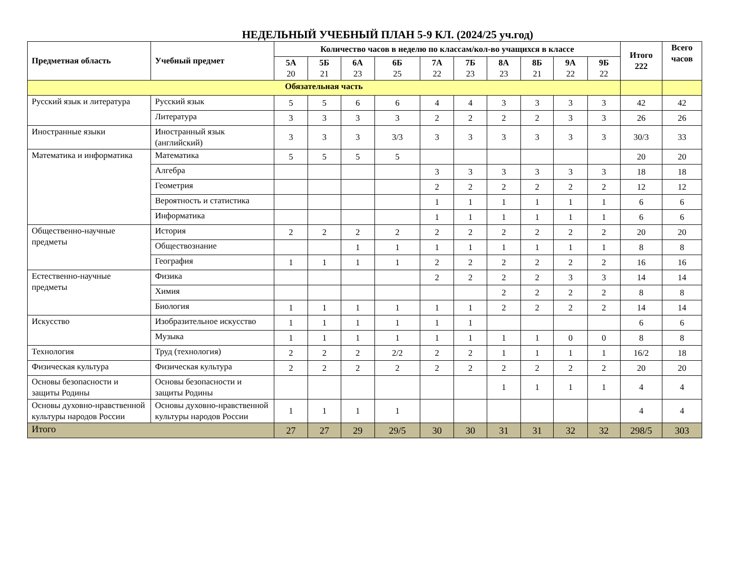НЕДЕЛЬНЫЙ УЧЕБНЫЙ ПЛАН 5-9 КЛ. (2024/25 уч.год)
| Предметная область | Учебный предмет | Количество часов в неделю по классам/кол-во учащихся в классе | | | | | | | | | | Итого 222 | Всего часов |
| --- | --- | --- | --- | --- | --- | --- | --- | --- | --- | --- | --- | --- | --- |
| | | 5А 20 | 5Б 21 | 6А 23 | 6Б 25 | 7А 22 | 7Б 23 | 8А 23 | 8Б 21 | 9А 22 | 9Б 22 | | |
| Обязательная часть | | | | | | | | | | | | | |
| Русский язык и литература | Русский язык | 5 | 5 | 6 | 6 | 4 | 4 | 3 | 3 | 3 | 3 | 42 | 42 |
| | Литература | 3 | 3 | 3 | 3 | 2 | 2 | 2 | 2 | 3 | 3 | 26 | 26 |
| Иностранные языки | Иностранный язык (английский) | 3 | 3 | 3 | 3/3 | 3 | 3 | 3 | 3 | 3 | 3 | 30/3 | 33 |
| Математика и информатика | Математика | 5 | 5 | 5 | 5 | | | | | | | 20 | 20 |
| | Алгебра | | | | | 3 | 3 | 3 | 3 | 3 | 3 | 18 | 18 |
| | Геометрия | | | | | 2 | 2 | 2 | 2 | 2 | 2 | 12 | 12 |
| | Вероятность и статистика | | | | | 1 | 1 | 1 | 1 | 1 | 1 | 6 | 6 |
| | Информатика | | | | | 1 | 1 | 1 | 1 | 1 | 1 | 6 | 6 |
| Общественно-научные предметы | История | 2 | 2 | 2 | 2 | 2 | 2 | 2 | 2 | 2 | 2 | 20 | 20 |
| | Обществознание | | | 1 | 1 | 1 | 1 | 1 | 1 | 1 | 1 | 8 | 8 |
| | География | 1 | 1 | 1 | 1 | 2 | 2 | 2 | 2 | 2 | 2 | 16 | 16 |
| Естественно-научные предметы | Физика | | | | | 2 | 2 | 2 | 2 | 3 | 3 | 14 | 14 |
| | Химия | | | | | | | 2 | 2 | 2 | 2 | 8 | 8 |
| | Биология | 1 | 1 | 1 | 1 | 1 | 1 | 2 | 2 | 2 | 2 | 14 | 14 |
| Искусство | Изобразительное искусство | 1 | 1 | 1 | 1 | 1 | 1 | | | | | 6 | 6 |
| | Музыка | 1 | 1 | 1 | 1 | 1 | 1 | 1 | 1 | 0 | 0 | 8 | 8 |
| Технология | Труд (технология) | 2 | 2 | 2 | 2/2 | 2 | 2 | 1 | 1 | 1 | 1 | 16/2 | 18 |
| Физическая культура | Физическая культура | 2 | 2 | 2 | 2 | 2 | 2 | 2 | 2 | 2 | 2 | 20 | 20 |
| Основы безопасности и защиты Родины | Основы безопасности и защиты Родины | | | | | | | 1 | 1 | 1 | 1 | 4 | 4 |
| Основы духовно-нравственной культуры народов России | Основы духовно-нравственной культуры народов России | 1 | 1 | 1 | 1 | | | | | | | 4 | 4 |
| Итого | | 27 | 27 | 29 | 29/5 | 30 | 30 | 31 | 31 | 32 | 32 | 298/5 | 303 |